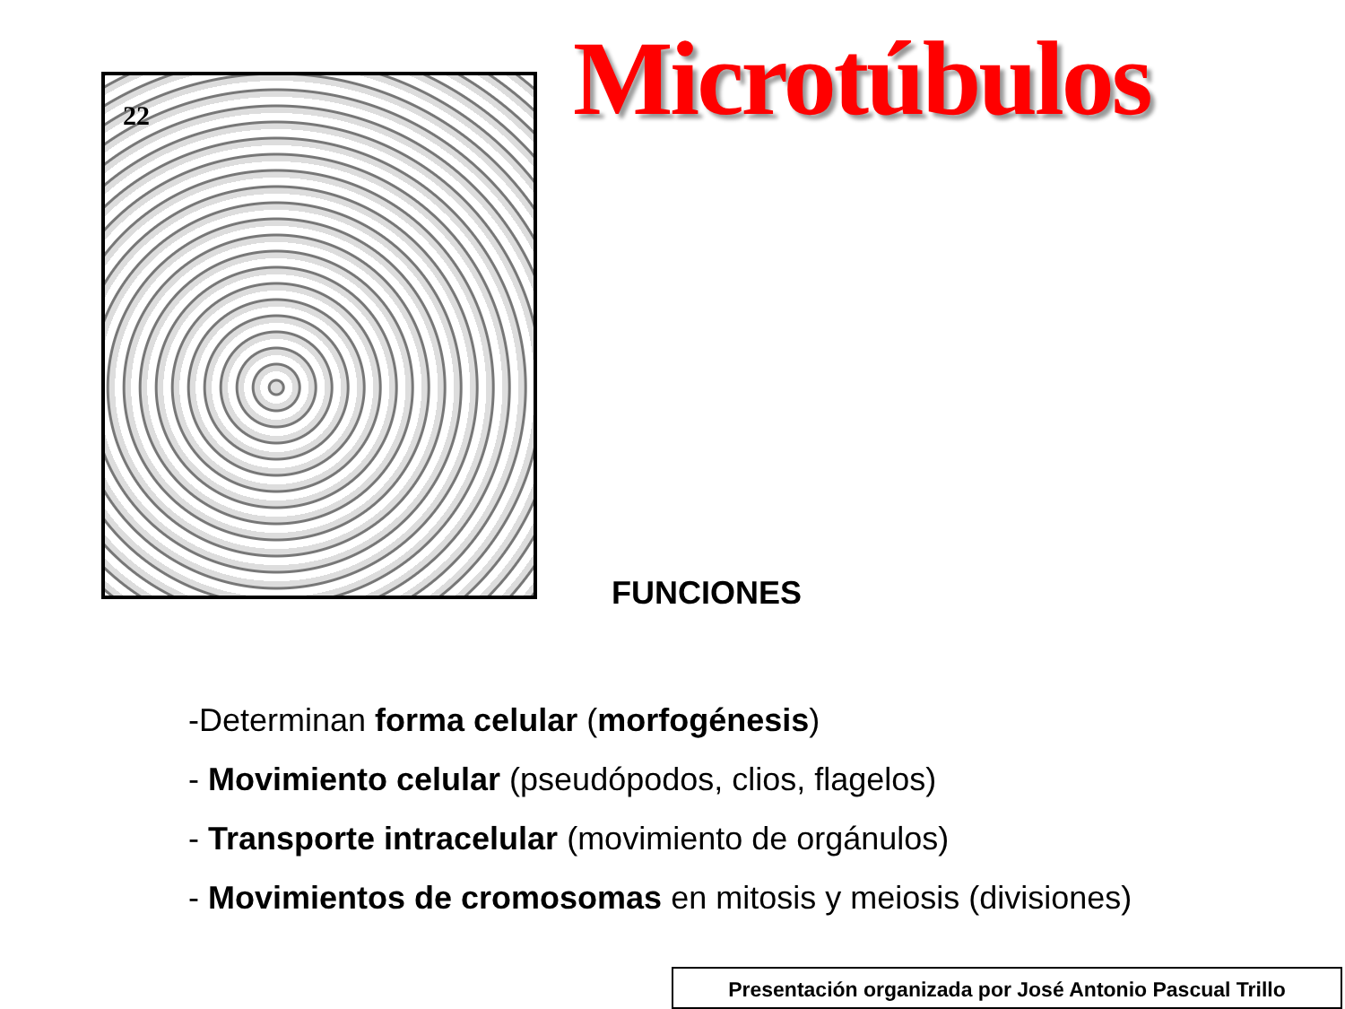22
Microtúbulos
FUNCIONES
-Determinan forma celular (morfogénesis)
- Movimiento celular (pseudópodos, clios, flagelos)
- Transporte intracelular (movimiento de orgánulos)
- Movimientos de cromosomas en mitosis y meiosis (divisiones)
Presentación organizada por José Antonio Pascual Trillo